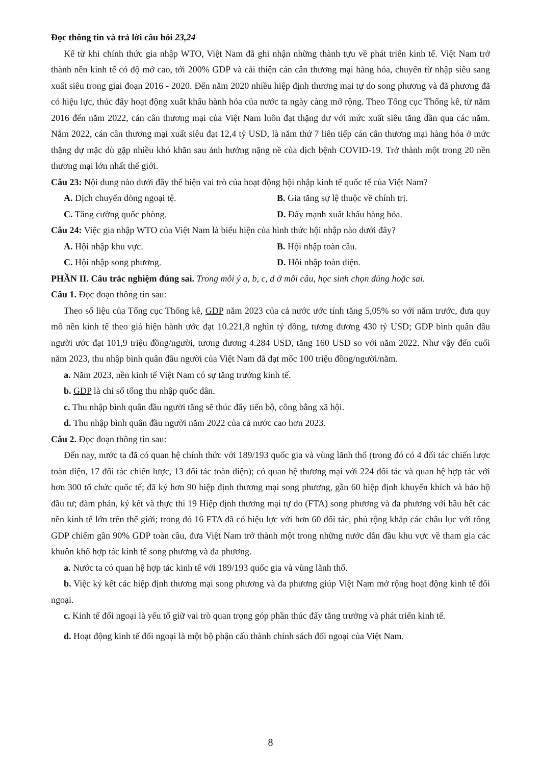Đọc thông tin và trả lời câu hỏi 23,24
Kể từ khi chính thức gia nhập WTO, Việt Nam đã ghi nhận những thành tựu về phát triển kinh tế. Việt Nam trở thành nền kinh tế có độ mở cao, tới 200% GDP và cải thiện cán cân thương mại hàng hóa, chuyển từ nhập siêu sang xuất siêu trong giai đoạn 2016 - 2020. Đến năm 2020 nhiều hiệp định thương mại tự do song phương và đã phương đã có hiệu lực, thúc đẩy hoạt động xuất khẩu hành hóa của nước ta ngày càng mở rộng. Theo Tổng cục Thống kê, từ năm 2016 đến năm 2022, cán cân thương mại của Việt Nam luôn đạt thặng dư với mức xuất siêu tăng dần qua các năm. Năm 2022, cán cân thương mại xuất siêu đạt 12,4 tỷ USD, là năm thứ 7 liên tiếp cán cân thương mại hàng hóa ở mức thặng dự mặc dù gặp nhiều khó khăn sau ảnh hưởng nặng nề của dịch bệnh COVID-19. Trở thành một trong 20 nền thương mại lớn nhất thế giới.
Câu 23: Nội dung nào dưới đây thể hiện vai trò của hoạt động hội nhập kinh tế quốc tế của Việt Nam?
A. Dịch chuyển dòng ngoại tệ. B. Gia tăng sự lệ thuộc về chính trị.
C. Tăng cường quốc phòng. D. Đẩy mạnh xuất khẩu hàng hóa.
Câu 24: Việc gia nhập WTO của Việt Nam là biểu hiện của hình thức hội nhập nào dưới đây?
A. Hội nhập khu vực. B. Hội nhập toàn cầu.
C. Hội nhập song phương. D. Hội nhập toàn diện.
PHẦN II. Câu trắc nghiệm đúng sai. Trong mỗi ý a, b, c, d ở mỗi câu, học sinh chọn đúng hoặc sai.
Câu 1. Đọc đoạn thông tin sau:
Theo số liệu của Tổng cục Thống kê, GDP năm 2023 của cả nước ước tính tăng 5,05% so với năm trước, đưa quy mô nền kinh tế theo giá hiện hành ước đạt 10.221,8 nghìn tỷ đồng, tương đương 430 tỷ USD; GDP bình quân đầu người ước đạt 101,9 triệu đồng/người, tương đương 4.284 USD, tăng 160 USD so với năm 2022. Như vậy đến cuối năm 2023, thu nhập bình quân đầu người của Việt Nam đã đạt mốc 100 triệu đồng/người/năm.
a. Năm 2023, nền kinh tế Việt Nam có sự tăng trưởng kinh tế.
b. GDP là chỉ số tổng thu nhập quốc dân.
c. Thu nhập bình quân đầu người tăng sẽ thúc đẩy tiến bộ, công bằng xã hội.
d. Thu nhập bình quân đầu người năm 2022 của cả nước cao hơn 2023.
Câu 2. Đọc đoạn thông tin sau:
Đến nay, nước ta đã có quan hệ chính thức với 189/193 quốc gia và vùng lãnh thổ (trong đó có 4 đối tác chiến lược toàn diện, 17 đối tác chiến lược, 13 đối tác toàn diện); có quan hệ thương mại với 224 đối tác và quan hệ hợp tác với hơn 300 tổ chức quốc tế; đã ký hơn 90 hiệp định thương mại song phương, gần 60 hiệp định khuyến khích và bảo hộ đầu tư; đàm phán, ký kết và thực thi 19 Hiệp định thương mại tự do (FTA) song phương và đa phương với hầu hết các nền kinh tế lớn trên thế giới; trong đó 16 FTA đã có hiệu lực với hơn 60 đối tác, phủ rộng khắp các châu lục với tổng GDP chiếm gần 90% GDP toàn cầu, đưa Việt Nam trở thành một trong những nước dẫn đầu khu vực về tham gia các khuôn khổ hợp tác kinh tế song phương và đa phương.
a. Nước ta có quan hệ hợp tác kinh tế với 189/193 quốc gia và vùng lãnh thổ.
b. Việc ký kết các hiệp định thương mại song phương và đa phương giúp Việt Nam mở rộng hoạt động kinh tế đối ngoại.
c. Kinh tế đối ngoại là yếu tố giữ vai trò quan trọng góp phần thúc đẩy tăng trưởng và phát triển kinh tế.
d. Hoạt động kinh tế đối ngoại là một bộ phận cấu thành chính sách đối ngoại của Việt Nam.
8